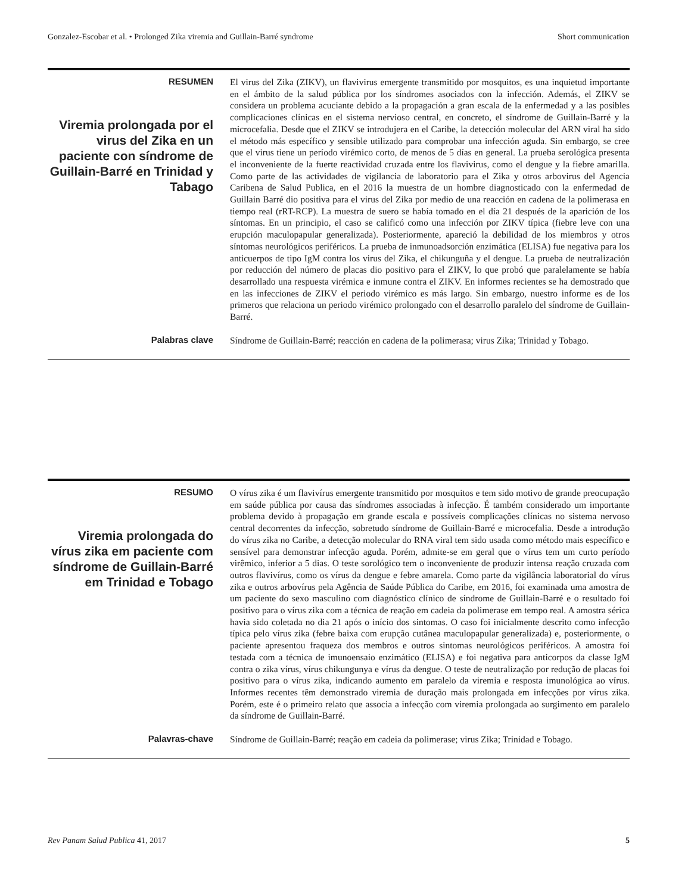Gonzalez-Escobar et al. • Prolonged Zika viremia and Guillain-Barré syndrome Short communication
RESUMEN
Viremia prolongada por el virus del Zika en un paciente con síndrome de Guillain-Barré en Trinidad y Tabago
El virus del Zika (ZIKV), un flavivirus emergente transmitido por mosquitos, es una inquietud importante en el ámbito de la salud pública por los síndromes asociados con la infección. Además, el ZIKV se considera un problema acuciante debido a la propagación a gran escala de la enfermedad y a las posibles complicaciones clínicas en el sistema nervioso central, en concreto, el síndrome de Guillain-Barré y la microcefalia. Desde que el ZIKV se introdujera en el Caribe, la detección molecular del ARN viral ha sido el método más específico y sensible utilizado para comprobar una infección aguda. Sin embargo, se cree que el virus tiene un período virémico corto, de menos de 5 días en general. La prueba serológica presenta el inconveniente de la fuerte reactividad cruzada entre los flavivirus, como el dengue y la fiebre amarilla. Como parte de las actividades de vigilancia de laboratorio para el Zika y otros arbovirus del Agencia Caribena de Salud Publica, en el 2016 la muestra de un hombre diagnosticado con la enfermedad de Guillain Barré dio positiva para el virus del Zika por medio de una reacción en cadena de la polimerasa en tiempo real (rRT-RCP). La muestra de suero se había tomado en el día 21 después de la aparición de los síntomas. En un principio, el caso se calificó como una infección por ZIKV típica (fiebre leve con una erupción maculopapular generalizada). Posteriormente, apareció la debilidad de los miembros y otros síntomas neurológicos periféricos. La prueba de inmunoadsorción enzimática (ELISA) fue negativa para los anticuerpos de tipo IgM contra los virus del Zika, el chikunguña y el dengue. La prueba de neutralización por reducción del número de placas dio positivo para el ZIKV, lo que probó que paralelamente se había desarrollado una respuesta virémica e inmune contra el ZIKV. En informes recientes se ha demostrado que en las infecciones de ZIKV el periodo virémico es más largo. Sin embargo, nuestro informe es de los primeros que relaciona un periodo virémico prolongado con el desarrollo paralelo del síndrome de Guillain-Barré.
Palabras clave
Síndrome de Guillain-Barré; reacción en cadena de la polimerasa; virus Zika; Trinidad y Tobago.
RESUMO
Viremia prolongada do vírus zika em paciente com síndrome de Guillain-Barré em Trinidad e Tobago
O vírus zika é um flavivírus emergente transmitido por mosquitos e tem sido motivo de grande preocupação em saúde pública por causa das síndromes associadas à infecção. É também considerado um importante problema devido à propagação em grande escala e possíveis complicações clínicas no sistema nervoso central decorrentes da infecção, sobretudo síndrome de Guillain-Barré e microcefalia. Desde a introdução do vírus zika no Caribe, a detecção molecular do RNA viral tem sido usada como método mais específico e sensível para demonstrar infecção aguda. Porém, admite-se em geral que o vírus tem um curto período virêmico, inferior a 5 dias. O teste sorológico tem o inconveniente de produzir intensa reação cruzada com outros flavivírus, como os vírus da dengue e febre amarela. Como parte da vigilância laboratorial do vírus zika e outros arbovírus pela Agência de Saúde Pública do Caribe, em 2016, foi examinada uma amostra de um paciente do sexo masculino com diagnóstico clínico de síndrome de Guillain-Barré e o resultado foi positivo para o vírus zika com a técnica de reação em cadeia da polimerase em tempo real. A amostra sérica havia sido coletada no dia 21 após o início dos sintomas. O caso foi inicialmente descrito como infecção típica pelo vírus zika (febre baixa com erupção cutânea maculopapular generalizada) e, posteriormente, o paciente apresentou fraqueza dos membros e outros sintomas neurológicos periféricos. A amostra foi testada com a técnica de imunoensaio enzimático (ELISA) e foi negativa para anticorpos da classe IgM contra o zika vírus, vírus chikungunya e vírus da dengue. O teste de neutralização por redução de placas foi positivo para o vírus zika, indicando aumento em paralelo da viremia e resposta imunológica ao vírus. Informes recentes têm demonstrado viremia de duração mais prolongada em infecções por vírus zika. Porém, este é o primeiro relato que associa a infecção com viremia prolongada ao surgimento em paralelo da síndrome de Guillain-Barré.
Palavras-chave
Síndrome de Guillain-Barré; reação em cadeia da polimerase; virus Zika; Trinidad e Tobago.
Rev Panam Salud Publica 41, 2017 5